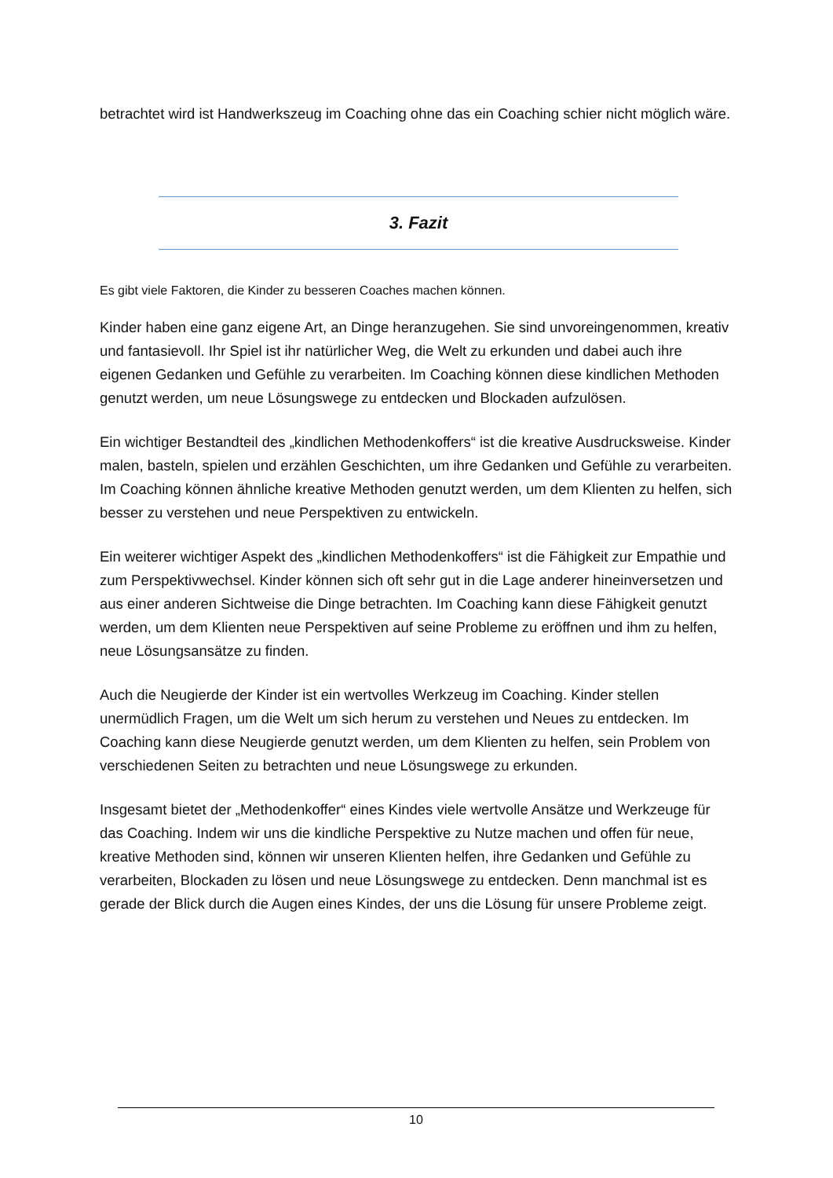betrachtet wird ist Handwerkszeug im Coaching ohne das ein Coaching schier nicht möglich wäre.
3. Fazit
Es gibt viele Faktoren, die Kinder zu besseren Coaches machen können.
Kinder haben eine ganz eigene Art, an Dinge heranzugehen. Sie sind unvoreingenommen, kreativ und fantasievoll. Ihr Spiel ist ihr natürlicher Weg, die Welt zu erkunden und dabei auch ihre eigenen Gedanken und Gefühle zu verarbeiten. Im Coaching können diese kindlichen Methoden genutzt werden, um neue Lösungswege zu entdecken und Blockaden aufzulösen.
Ein wichtiger Bestandteil des „kindlichen Methodenkoffers“ ist die kreative Ausdrucksweise. Kinder malen, basteln, spielen und erzählen Geschichten, um ihre Gedanken und Gefühle zu verarbeiten. Im Coaching können ähnliche kreative Methoden genutzt werden, um dem Klienten zu helfen, sich besser zu verstehen und neue Perspektiven zu entwickeln.
Ein weiterer wichtiger Aspekt des „kindlichen Methodenkoffers“ ist die Fähigkeit zur Empathie und zum Perspektivwechsel. Kinder können sich oft sehr gut in die Lage anderer hineinversetzen und aus einer anderen Sichtweise die Dinge betrachten. Im Coaching kann diese Fähigkeit genutzt werden, um dem Klienten neue Perspektiven auf seine Probleme zu eröffnen und ihm zu helfen, neue Lösungsansätze zu finden.
Auch die Neugierde der Kinder ist ein wertvolles Werkzeug im Coaching. Kinder stellen unermüdlich Fragen, um die Welt um sich herum zu verstehen und Neues zu entdecken. Im Coaching kann diese Neugierde genutzt werden, um dem Klienten zu helfen, sein Problem von verschiedenen Seiten zu betrachten und neue Lösungswege zu erkunden.
Insgesamt bietet der „Methodenkoffer“ eines Kindes viele wertvolle Ansätze und Werkzeuge für das Coaching. Indem wir uns die kindliche Perspektive zu Nutze machen und offen für neue, kreative Methoden sind, können wir unseren Klienten helfen, ihre Gedanken und Gefühle zu verarbeiten, Blockaden zu lösen und neue Lösungswege zu entdecken. Denn manchmal ist es gerade der Blick durch die Augen eines Kindes, der uns die Lösung für unsere Probleme zeigt.
10